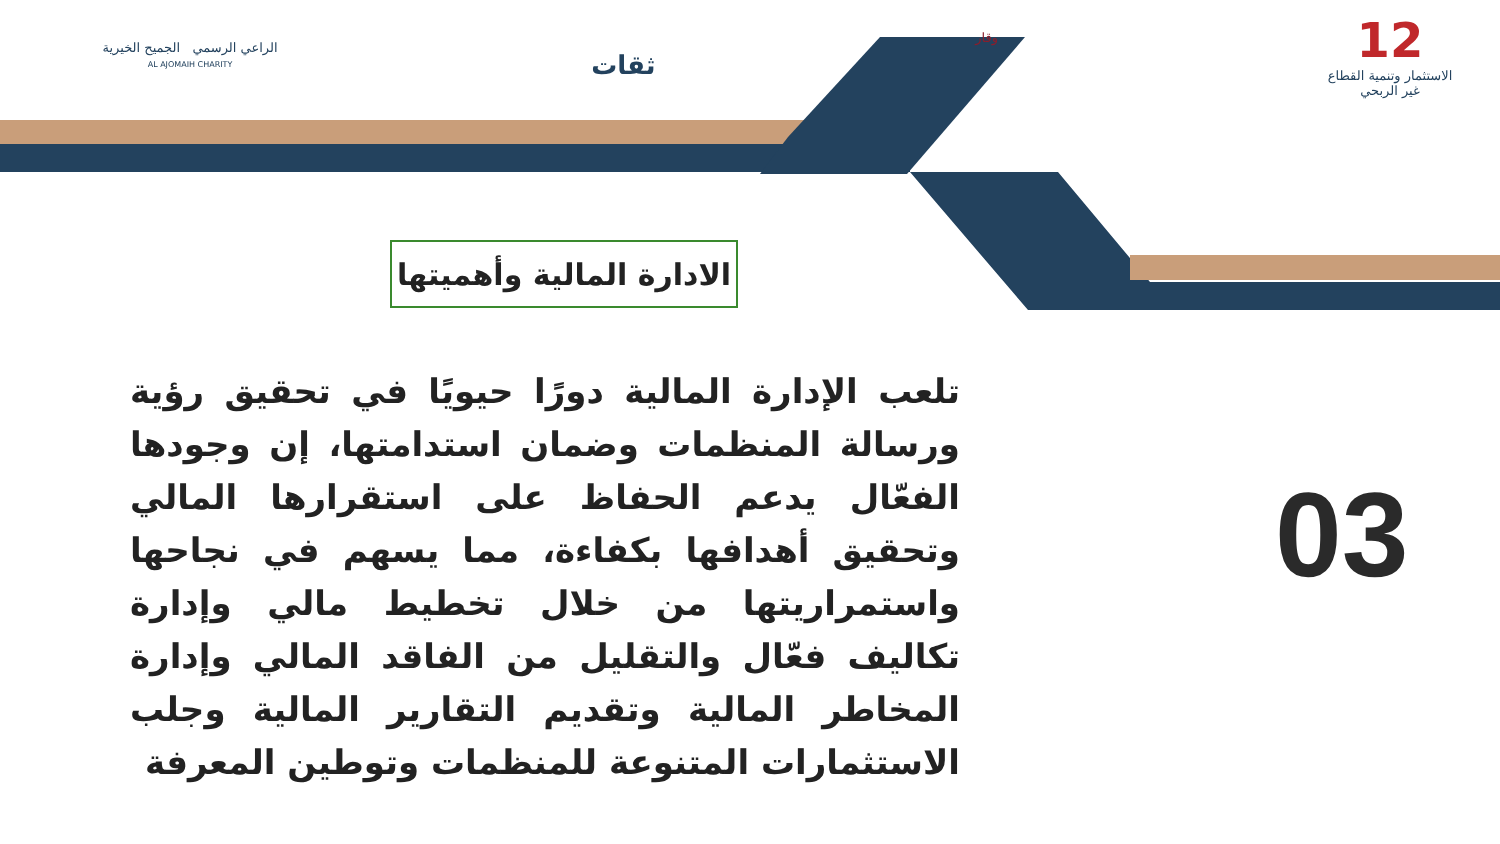12
الاستثمار وتنمية القطاع
غير الربحي
وقار
ثقات
الراعي الرسمي الجميح الخيرية
AL AJOMAIH CHARITY
الادارة المالية وأهميتها
تلعب الإدارة المالية دورًا حيويًا في تحقيق رؤية ورسالة المنظمات وضمان استدامتها، إن وجودها الفعّال يدعم الحفاظ على استقرارها المالي وتحقيق أهدافها بكفاءة، مما يسهم في نجاحها واستمراريتها من خلال تخطيط مالي وإدارة تكاليف فعّال والتقليل من الفاقد المالي وإدارة المخاطر المالية وتقديم التقارير المالية وجلب الاستثمارات المتنوعة للمنظمات وتوطين المعرفة
03